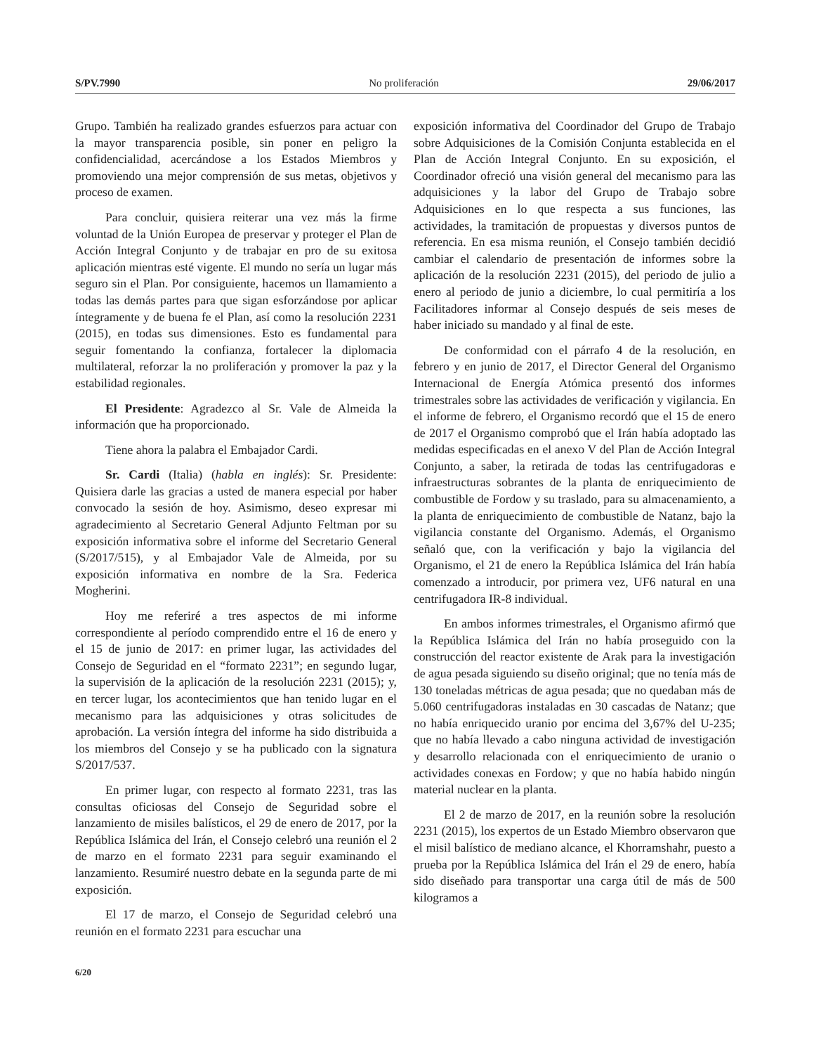S/PV.7990 No proliferación 29/06/2017
Grupo. También ha realizado grandes esfuerzos para actuar con la mayor transparencia posible, sin poner en peligro la confidencialidad, acercándose a los Estados Miembros y promoviendo una mejor comprensión de sus metas, objetivos y proceso de examen.
Para concluir, quisiera reiterar una vez más la firme voluntad de la Unión Europea de preservar y proteger el Plan de Acción Integral Conjunto y de trabajar en pro de su exitosa aplicación mientras esté vigente. El mundo no sería un lugar más seguro sin el Plan. Por consiguiente, hacemos un llamamiento a todas las demás partes para que sigan esforzándose por aplicar íntegramente y de buena fe el Plan, así como la resolución 2231 (2015), en todas sus dimensiones. Esto es fundamental para seguir fomentando la confianza, fortalecer la diplomacia multilateral, reforzar la no proliferación y promover la paz y la estabilidad regionales.
El Presidente: Agradezco al Sr. Vale de Almeida la información que ha proporcionado.
Tiene ahora la palabra el Embajador Cardi.
Sr. Cardi (Italia) (habla en inglés): Sr. Presidente: Quisiera darle las gracias a usted de manera especial por haber convocado la sesión de hoy. Asimismo, deseo expresar mi agradecimiento al Secretario General Adjunto Feltman por su exposición informativa sobre el informe del Secretario General (S/2017/515), y al Embajador Vale de Almeida, por su exposición informativa en nombre de la Sra. Federica Mogherini.
Hoy me referiré a tres aspectos de mi informe correspondiente al período comprendido entre el 16 de enero y el 15 de junio de 2017: en primer lugar, las actividades del Consejo de Seguridad en el “formato 2231”; en segundo lugar, la supervisión de la aplicación de la resolución 2231 (2015); y, en tercer lugar, los acontecimientos que han tenido lugar en el mecanismo para las adquisiciones y otras solicitudes de aprobación. La versión íntegra del informe ha sido distribuida a los miembros del Consejo y se ha publicado con la signatura S/2017/537.
En primer lugar, con respecto al formato 2231, tras las consultas oficiosas del Consejo de Seguridad sobre el lanzamiento de misiles balísticos, el 29 de enero de 2017, por la República Islámica del Irán, el Consejo celebró una reunión el 2 de marzo en el formato 2231 para seguir examinando el lanzamiento. Resumiré nuestro debate en la segunda parte de mi exposición.
El 17 de marzo, el Consejo de Seguridad celebró una reunión en el formato 2231 para escuchar una
exposición informativa del Coordinador del Grupo de Trabajo sobre Adquisiciones de la Comisión Conjunta establecida en el Plan de Acción Integral Conjunto. En su exposición, el Coordinador ofreció una visión general del mecanismo para las adquisiciones y la labor del Grupo de Trabajo sobre Adquisiciones en lo que respecta a sus funciones, las actividades, la tramitación de propuestas y diversos puntos de referencia. En esa misma reunión, el Consejo también decidió cambiar el calendario de presentación de informes sobre la aplicación de la resolución 2231 (2015), del periodo de julio a enero al periodo de junio a diciembre, lo cual permitiría a los Facilitadores informar al Consejo después de seis meses de haber iniciado su mandado y al final de este.
De conformidad con el párrafo 4 de la resolución, en febrero y en junio de 2017, el Director General del Organismo Internacional de Energía Atómica presentó dos informes trimestrales sobre las actividades de verificación y vigilancia. En el informe de febrero, el Organismo recordó que el 15 de enero de 2017 el Organismo comprobó que el Irán había adoptado las medidas especificadas en el anexo V del Plan de Acción Integral Conjunto, a saber, la retirada de todas las centrifugadoras e infraestructuras sobrantes de la planta de enriquecimiento de combustible de Fordow y su traslado, para su almacenamiento, a la planta de enriquecimiento de combustible de Natanz, bajo la vigilancia constante del Organismo. Además, el Organismo señaló que, con la verificación y bajo la vigilancia del Organismo, el 21 de enero la República Islámica del Irán había comenzado a introducir, por primera vez, UF6 natural en una centrifugadora IR-8 individual.
En ambos informes trimestrales, el Organismo afirmó que la República Islámica del Irán no había proseguido con la construcción del reactor existente de Arak para la investigación de agua pesada siguiendo su diseño original; que no tenía más de 130 toneladas métricas de agua pesada; que no quedaban más de 5.060 centrifugadoras instaladas en 30 cascadas de Natanz; que no había enriquecido uranio por encima del 3,67% del U-235; que no había llevado a cabo ninguna actividad de investigación y desarrollo relacionada con el enriquecimiento de uranio o actividades conexas en Fordow; y que no había habido ningún material nuclear en la planta.
El 2 de marzo de 2017, en la reunión sobre la resolución 2231 (2015), los expertos de un Estado Miembro observaron que el misil balístico de mediano alcance, el Khorramshahr, puesto a prueba por la República Islámica del Irán el 29 de enero, había sido diseñado para transportar una carga útil de más de 500 kilogramos a
6/20